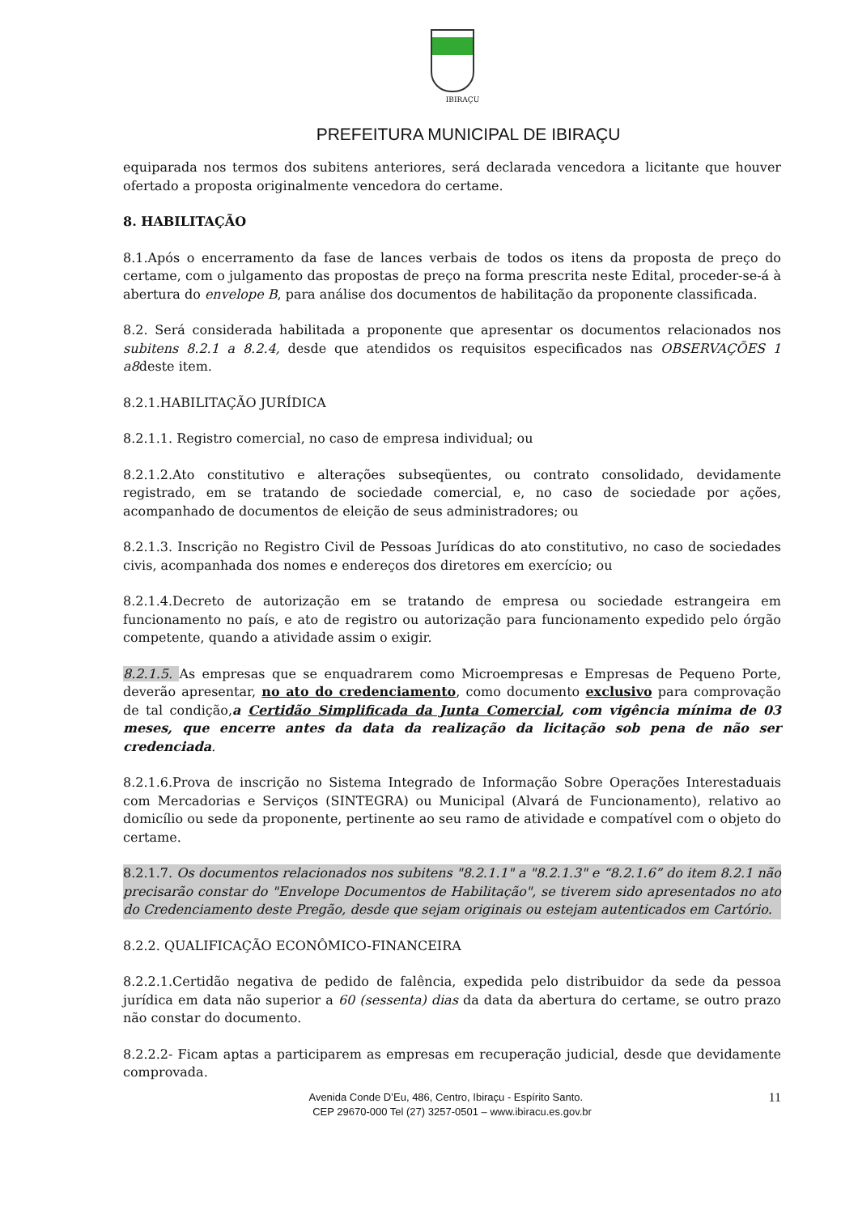IBIRAÇU
PREFEITURA MUNICIPAL DE IBIRAÇU
equiparada nos termos dos subitens anteriores, será declarada vencedora a licitante que houver ofertado a proposta originalmente vencedora do certame.
8. HABILITAÇÃO
8.1.Após o encerramento da fase de lances verbais de todos os itens da proposta de preço do certame, com o julgamento das propostas de preço na forma prescrita neste Edital, proceder-se-á à abertura do envelope B, para análise dos documentos de habilitação da proponente classificada.
8.2. Será considerada habilitada a proponente que apresentar os documentos relacionados nos subitens 8.2.1 a 8.2.4, desde que atendidos os requisitos especificados nas OBSERVAÇÕES 1 a8deste item.
8.2.1.HABILITAÇÃO JURÍDICA
8.2.1.1. Registro comercial, no caso de empresa individual; ou
8.2.1.2.Ato constitutivo e alterações subseqüentes, ou contrato consolidado, devidamente registrado, em se tratando de sociedade comercial, e, no caso de sociedade por ações, acompanhado de documentos de eleição de seus administradores; ou
8.2.1.3. Inscrição no Registro Civil de Pessoas Jurídicas do ato constitutivo, no caso de sociedades civis, acompanhada dos nomes e endereços dos diretores em exercício; ou
8.2.1.4.Decreto de autorização em se tratando de empresa ou sociedade estrangeira em funcionamento no país, e ato de registro ou autorização para funcionamento expedido pelo órgão competente, quando a atividade assim o exigir.
8.2.1.5. As empresas que se enquadrarem como Microempresas e Empresas de Pequeno Porte, deverão apresentar, no ato do credenciamento, como documento exclusivo para comprovação de tal condição,a Certidão Simplificada da Junta Comercial, com vigência mínima de 03 meses, que encerre antes da data da realização da licitação sob pena de não ser credenciada.
8.2.1.6.Prova de inscrição no Sistema Integrado de Informação Sobre Operações Interestaduais com Mercadorias e Serviços (SINTEGRA) ou Municipal (Alvará de Funcionamento), relativo ao domicílio ou sede da proponente, pertinente ao seu ramo de atividade e compatível com o objeto do certame.
8.2.1.7. Os documentos relacionados nos subitens "8.2.1.1" a "8.2.1.3" e “8.2.1.6” do item 8.2.1 não precisarão constar do "Envelope Documentos de Habilitação", se tiverem sido apresentados no ato do Credenciamento deste Pregão, desde que sejam originais ou estejam autenticados em Cartório.
8.2.2. QUALIFICAÇÃO ECONÔMICO-FINANCEIRA
8.2.2.1.Certidão negativa de pedido de falência, expedida pelo distribuidor da sede da pessoa jurídica em data não superior a 60 (sessenta) dias da data da abertura do certame, se outro prazo não constar do documento.
8.2.2.2- Ficam aptas a participarem as empresas em recuperação judicial, desde que devidamente comprovada.
11 Avenida Conde D’Eu, 486, Centro, Ibiraçu - Espírito Santo.
CEP 29670-000 Tel (27) 3257-0501 – www.ibiracu.es.gov.br